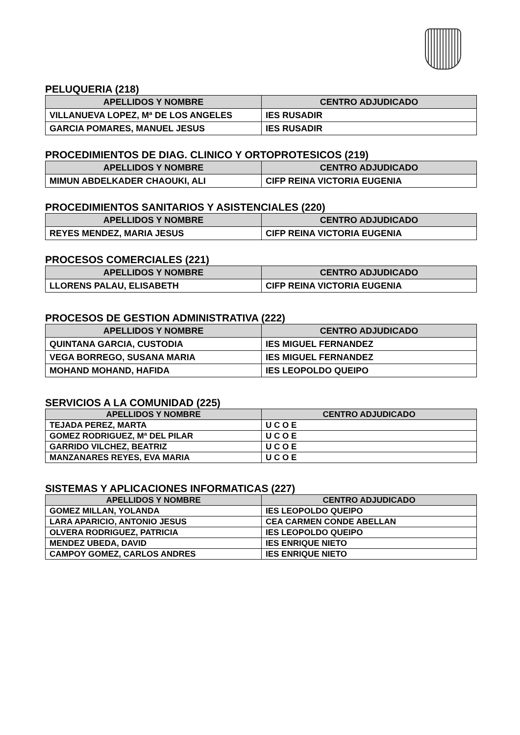PELUQUERIA (218)
| APELLIDOS Y NOMBRE | CENTRO ADJUDICADO |
| --- | --- |
| VILLANUEVA LOPEZ, Mª DE LOS ANGELES | IES RUSADIR |
| GARCIA POMARES, MANUEL JESUS | IES RUSADIR |
PROCEDIMIENTOS DE DIAG. CLINICO Y ORTOPROTESICOS (219)
| APELLIDOS Y NOMBRE | CENTRO ADJUDICADO |
| --- | --- |
| MIMUN ABDELKADER CHAOUKI, ALI | CIFP REINA VICTORIA EUGENIA |
PROCEDIMIENTOS SANITARIOS Y ASISTENCIALES (220)
| APELLIDOS Y NOMBRE | CENTRO ADJUDICADO |
| --- | --- |
| REYES MENDEZ, MARIA JESUS | CIFP REINA VICTORIA EUGENIA |
PROCESOS COMERCIALES (221)
| APELLIDOS Y NOMBRE | CENTRO ADJUDICADO |
| --- | --- |
| LLORENS PALAU, ELISABETH | CIFP REINA VICTORIA EUGENIA |
PROCESOS DE GESTION ADMINISTRATIVA (222)
| APELLIDOS Y NOMBRE | CENTRO ADJUDICADO |
| --- | --- |
| QUINTANA GARCIA, CUSTODIA | IES MIGUEL FERNANDEZ |
| VEGA BORREGO, SUSANA MARIA | IES MIGUEL FERNANDEZ |
| MOHAND MOHAND, HAFIDA | IES LEOPOLDO QUEIPO |
SERVICIOS A LA COMUNIDAD (225)
| APELLIDOS Y NOMBRE | CENTRO ADJUDICADO |
| --- | --- |
| TEJADA PEREZ, MARTA | U C O E |
| GOMEZ RODRIGUEZ, Mª DEL PILAR | U C O E |
| GARRIDO VILCHEZ, BEATRIZ | U C O E |
| MANZANARES REYES, EVA MARIA | U C O E |
SISTEMAS Y APLICACIONES INFORMATICAS (227)
| APELLIDOS Y NOMBRE | CENTRO ADJUDICADO |
| --- | --- |
| GOMEZ MILLAN, YOLANDA | IES LEOPOLDO QUEIPO |
| LARA APARICIO, ANTONIO JESUS | CEA CARMEN CONDE ABELLAN |
| OLVERA RODRIGUEZ, PATRICIA | IES LEOPOLDO QUEIPO |
| MENDEZ UBEDA, DAVID | IES ENRIQUE NIETO |
| CAMPOY GOMEZ, CARLOS ANDRES | IES ENRIQUE NIETO |